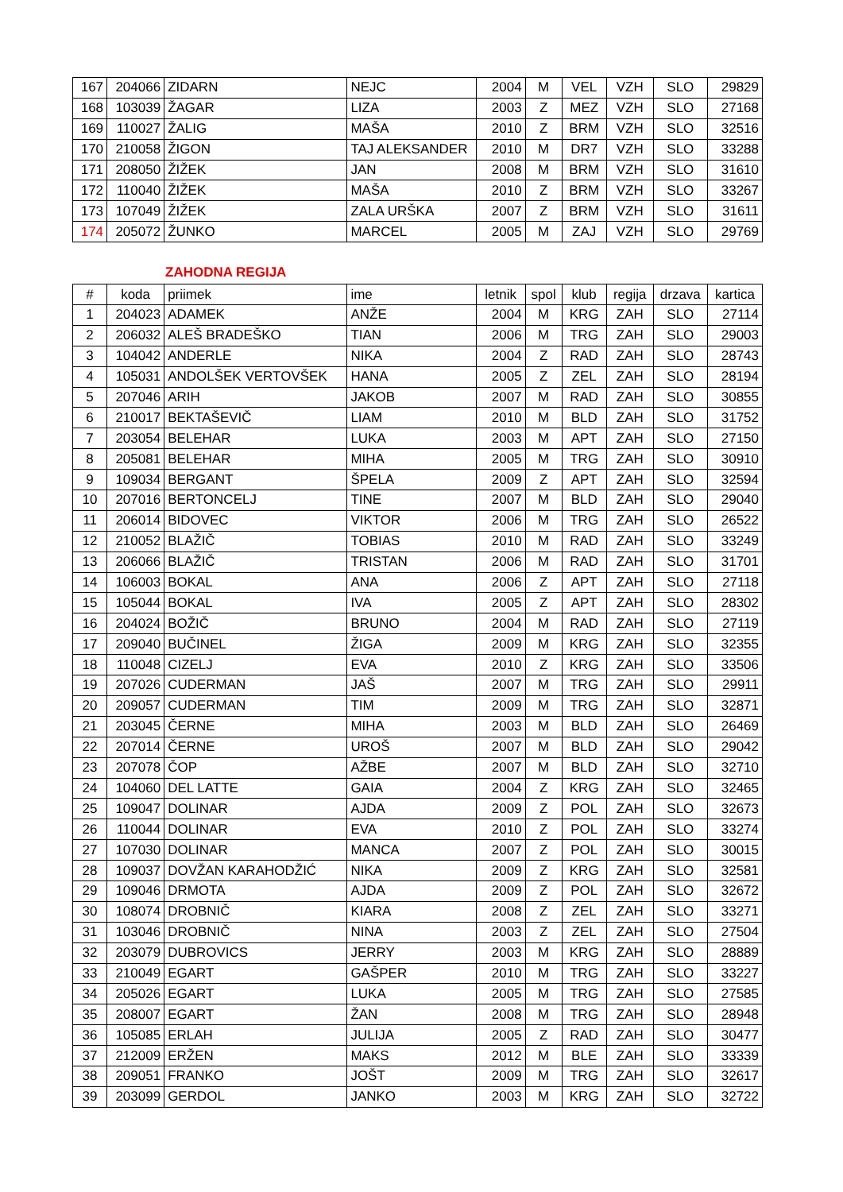| 167 | 204066 | ZIDARN | NEJC | 2004 | M | VEL | VZH | SLO | 29829 |
| 168 | 103039 | ŽAGAR | LIZA | 2003 | Z | MEZ | VZH | SLO | 27168 |
| 169 | 110027 | ŽALIG | MAŠA | 2010 | Z | BRM | VZH | SLO | 32516 |
| 170 | 210058 | ŽIGON | TAJ ALEKSANDER | 2010 | M | DR7 | VZH | SLO | 33288 |
| 171 | 208050 | ŽIŽEK | JAN | 2008 | M | BRM | VZH | SLO | 31610 |
| 172 | 110040 | ŽIŽEK | MAŠA | 2010 | Z | BRM | VZH | SLO | 33267 |
| 173 | 107049 | ŽIŽEK | ZALA URŠKA | 2007 | Z | BRM | VZH | SLO | 31611 |
| 174 | 205072 | ŽUNKO | MARCEL | 2005 | M | ZAJ | VZH | SLO | 29769 |
ZAHODNA REGIJA
| # | koda | priimek | ime | letnik | spol | klub | regija | drzava | kartica |
| --- | --- | --- | --- | --- | --- | --- | --- | --- | --- |
| 1 | 204023 | ADAMEK | ANŽE | 2004 | M | KRG | ZAH | SLO | 27114 |
| 2 | 206032 | ALEŠ BRADEŠKO | TIAN | 2006 | M | TRG | ZAH | SLO | 29003 |
| 3 | 104042 | ANDERLE | NIKA | 2004 | Z | RAD | ZAH | SLO | 28743 |
| 4 | 105031 | ANDOLŠEK VERTOVŠEK | HANA | 2005 | Z | ZEL | ZAH | SLO | 28194 |
| 5 | 207046 | ARIH | JAKOB | 2007 | M | RAD | ZAH | SLO | 30855 |
| 6 | 210017 | BEKTAŠEVIČ | LIAM | 2010 | M | BLD | ZAH | SLO | 31752 |
| 7 | 203054 | BELEHAR | LUKA | 2003 | M | APT | ZAH | SLO | 27150 |
| 8 | 205081 | BELEHAR | MIHA | 2005 | M | TRG | ZAH | SLO | 30910 |
| 9 | 109034 | BERGANT | ŠPELA | 2009 | Z | APT | ZAH | SLO | 32594 |
| 10 | 207016 | BERTONCELJ | TINE | 2007 | M | BLD | ZAH | SLO | 29040 |
| 11 | 206014 | BIDOVEC | VIKTOR | 2006 | M | TRG | ZAH | SLO | 26522 |
| 12 | 210052 | BLAŽIČ | TOBIAS | 2010 | M | RAD | ZAH | SLO | 33249 |
| 13 | 206066 | BLAŽIČ | TRISTAN | 2006 | M | RAD | ZAH | SLO | 31701 |
| 14 | 106003 | BOKAL | ANA | 2006 | Z | APT | ZAH | SLO | 27118 |
| 15 | 105044 | BOKAL | IVA | 2005 | Z | APT | ZAH | SLO | 28302 |
| 16 | 204024 | BOŽIČ | BRUNO | 2004 | M | RAD | ZAH | SLO | 27119 |
| 17 | 209040 | BUČINEL | ŽIGA | 2009 | M | KRG | ZAH | SLO | 32355 |
| 18 | 110048 | CIZELJ | EVA | 2010 | Z | KRG | ZAH | SLO | 33506 |
| 19 | 207026 | CUDERMAN | JAŠ | 2007 | M | TRG | ZAH | SLO | 29911 |
| 20 | 209057 | CUDERMAN | TIM | 2009 | M | TRG | ZAH | SLO | 32871 |
| 21 | 203045 | ČERNE | MIHA | 2003 | M | BLD | ZAH | SLO | 26469 |
| 22 | 207014 | ČERNE | UROŠ | 2007 | M | BLD | ZAH | SLO | 29042 |
| 23 | 207078 | ČOP | AŽBE | 2007 | M | BLD | ZAH | SLO | 32710 |
| 24 | 104060 | DEL LATTE | GAIA | 2004 | Z | KRG | ZAH | SLO | 32465 |
| 25 | 109047 | DOLINAR | AJDA | 2009 | Z | POL | ZAH | SLO | 32673 |
| 26 | 110044 | DOLINAR | EVA | 2010 | Z | POL | ZAH | SLO | 33274 |
| 27 | 107030 | DOLINAR | MANCA | 2007 | Z | POL | ZAH | SLO | 30015 |
| 28 | 109037 | DOVŽAN KARAHODŽIĆ | NIKA | 2009 | Z | KRG | ZAH | SLO | 32581 |
| 29 | 109046 | DRMOTA | AJDA | 2009 | Z | POL | ZAH | SLO | 32672 |
| 30 | 108074 | DROBNIČ | KIARA | 2008 | Z | ZEL | ZAH | SLO | 33271 |
| 31 | 103046 | DROBNIČ | NINA | 2003 | Z | ZEL | ZAH | SLO | 27504 |
| 32 | 203079 | DUBROVICS | JERRY | 2003 | M | KRG | ZAH | SLO | 28889 |
| 33 | 210049 | EGART | GAŠPER | 2010 | M | TRG | ZAH | SLO | 33227 |
| 34 | 205026 | EGART | LUKA | 2005 | M | TRG | ZAH | SLO | 27585 |
| 35 | 208007 | EGART | ŽAN | 2008 | M | TRG | ZAH | SLO | 28948 |
| 36 | 105085 | ERLAH | JULIJA | 2005 | Z | RAD | ZAH | SLO | 30477 |
| 37 | 212009 | ERŽEN | MAKS | 2012 | M | BLE | ZAH | SLO | 33339 |
| 38 | 209051 | FRANKO | JOŠT | 2009 | M | TRG | ZAH | SLO | 32617 |
| 39 | 203099 | GERDOL | JANKO | 2003 | M | KRG | ZAH | SLO | 32722 |